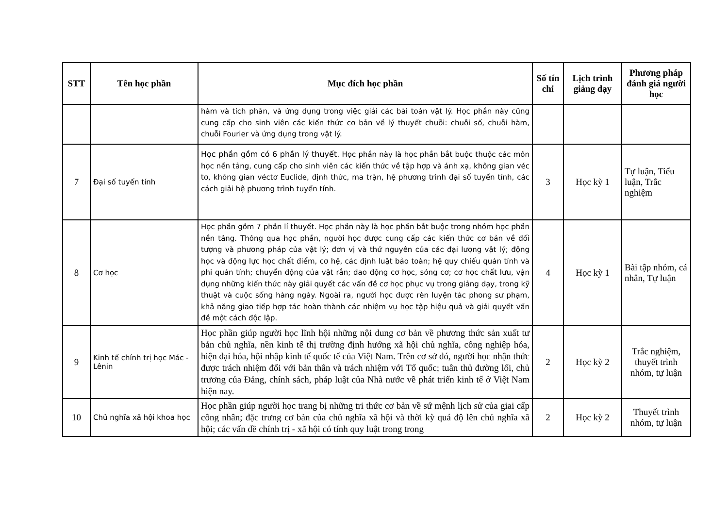| STT | Tên học phần | Mục đích học phần | Số tín chỉ | Lịch trình giảng dạy | Phương pháp đánh giá người học |
| --- | --- | --- | --- | --- | --- |
| | | hàm và tích phân, và ứng dụng trong việc giải các bài toán vật lý. Học phần này cũng cung cấp cho sinh viên các kiến thức cơ bản về lý thuyết chuỗi: chuỗi số, chuỗi hàm, chuỗi Fourier và ứng dụng trong vật lý. | | | |
| 7 | Đại số tuyến tính | Học phần gồm có 6 phần lý thuyết. Học phần này là học phần bắt buộc thuộc các môn học nền tảng, cung cấp cho sinh viên các kiến thức về tập hợp và ánh xạ, không gian véc tơ, không gian véctơ Euclide, định thức, ma trận, hệ phương trình đại số tuyến tính, các cách giải hệ phương trình tuyến tính. | 3 | Học kỳ 1 | Tự luận, Tiểu luận, Trắc nghiệm |
| 8 | Cơ học | Học phần gồm 7 phần lí thuyết. Học phần này là học phần bắt buộc trong nhóm học phần nền tảng. Thông qua học phần, người học được cung cấp các kiến thức cơ bản về đối tượng và phương pháp của vật lý; đơn vị và thứ nguyên của các đại lượng vật lý; động học và động lực học chất điểm, cơ hệ, các định luật bảo toàn; hệ quy chiếu quán tính và phi quán tính; chuyển động của vật rắn; dao động cơ học, sóng cơ; cơ học chất lưu, vận dụng những kiến thức này giải quyết các vấn đề cơ học phục vụ trong giảng dạy, trong kỹ thuật và cuộc sống hàng ngày. Ngoài ra, người học được rèn luyện tác phong sư phạm, khả năng giao tiếp hợp tác hoàn thành các nhiệm vụ học tập hiệu quả và giải quyết vấn đề một cách độc lập. | 4 | Học kỳ 1 | Bài tập nhóm, cá nhân, Tự luận |
| 9 | Kinh tế chính trị học Mác - Lênin | Học phần giúp người học lĩnh hội những nội dung cơ bản về phương thức sản xuất tư bản chủ nghĩa, nền kinh tế thị trường định hướng xã hội chủ nghĩa, công nghiệp hóa, hiện đại hóa, hội nhập kinh tế quốc tế của Việt Nam. Trên cơ sở đó, người học nhận thức được trách nhiệm đối với bản thân và trách nhiệm với Tổ quốc; tuân thủ đường lối, chủ trương của Đảng, chính sách, pháp luật của Nhà nước về phát triển kinh tế ở Việt Nam hiện nay. | 2 | Học kỳ 2 | Trắc nghiệm, thuyết trình nhóm, tự luận |
| 10 | Chủ nghĩa xã hội khoa học | Học phần giúp người học trang bị những tri thức cơ bản về sứ mệnh lịch sử của giai cấp công nhân; đặc trưng cơ bản của chủ nghĩa xã hội và thời kỳ quá độ lên chủ nghĩa xã hội; các vấn đề chính trị - xã hội có tính quy luật trong trong | 2 | Học kỳ 2 | Thuyết trình nhóm, tự luận |